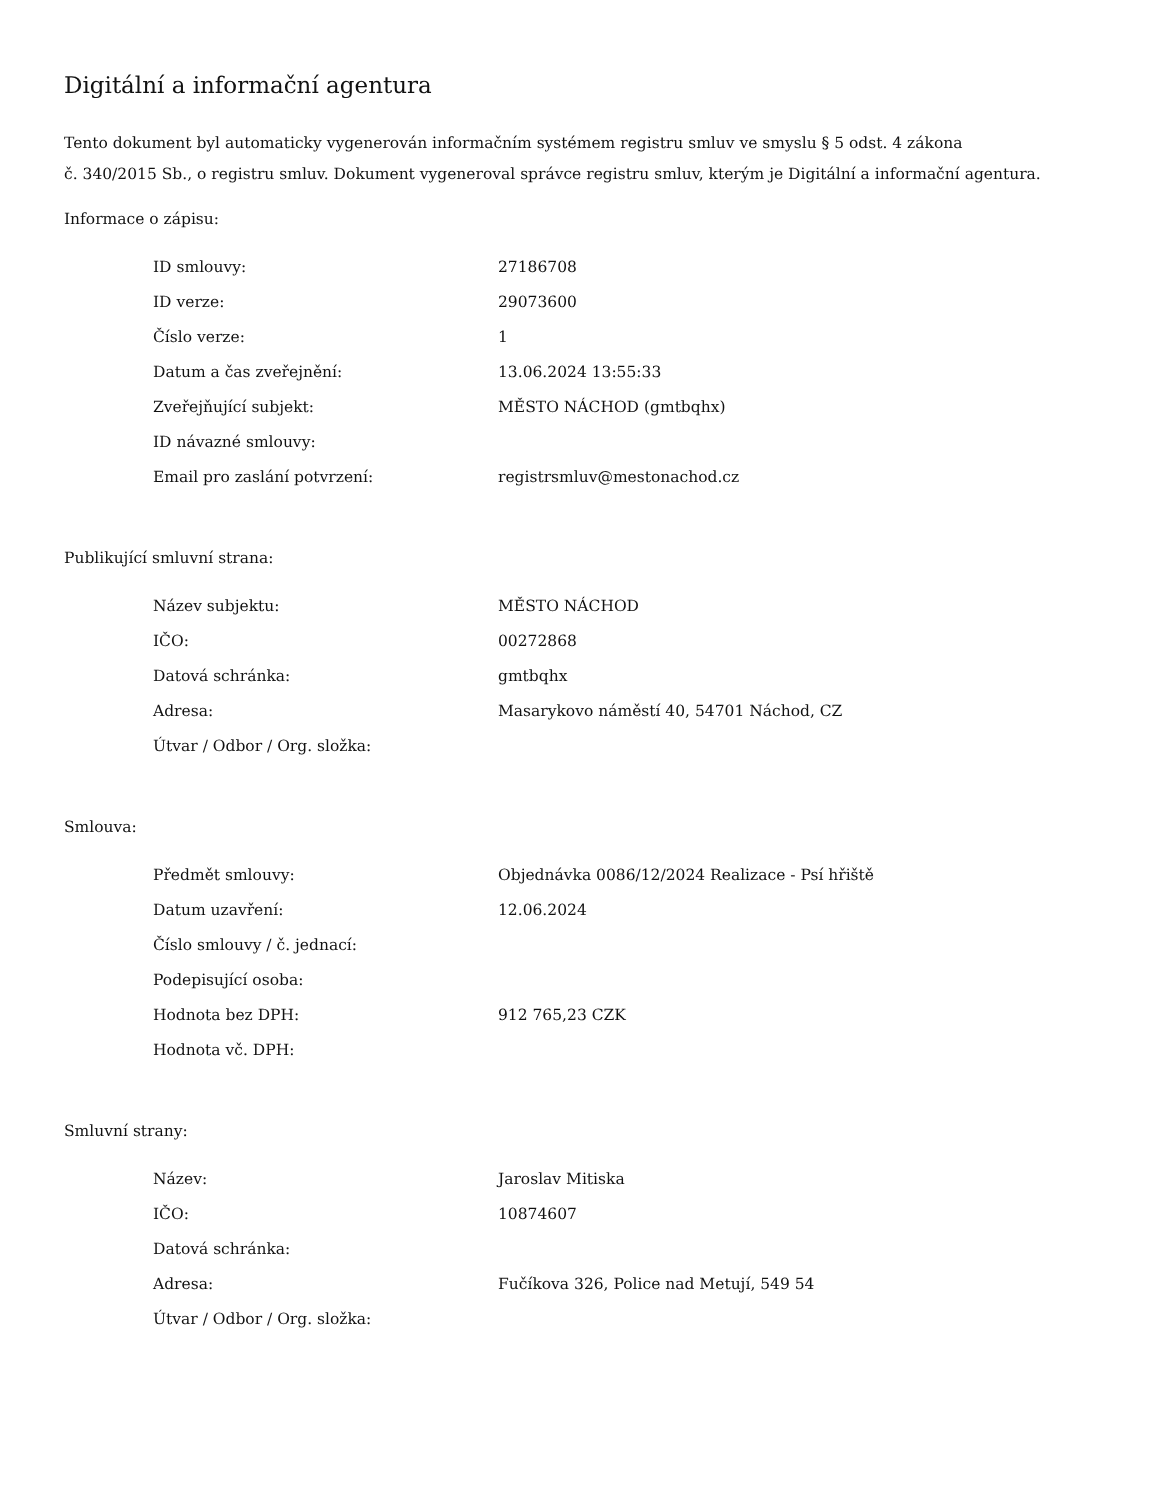Digitální a informační agentura
Tento dokument byl automaticky vygenerován informačním systémem registru smluv ve smyslu § 5 odst. 4 zákona
č. 340/2015 Sb., o registru smluv. Dokument vygeneroval správce registru smluv, kterým je Digitální a informační agentura.
Informace o zápisu:
| ID smlouvy: | 27186708 |
| ID verze: | 29073600 |
| Číslo verze: | 1 |
| Datum a čas zveřejnění: | 13.06.2024 13:55:33 |
| Zveřejňující subjekt: | MĚSTO NÁCHOD (gmtbqhx) |
| ID návazné smlouvy: | |
| Email pro zaslání potvrzení: | registrsmluv@mestonachod.cz |
Publikující smluvní strana:
| Název subjektu: | MĚSTO NÁCHOD |
| IČO: | 00272868 |
| Datová schránka: | gmtbqhx |
| Adresa: | Masarykovo náměstí 40, 54701 Náchod, CZ |
| Útvar / Odbor / Org. složka: | |
Smlouva:
| Předmět smlouvy: | Objednávka 0086/12/2024 Realizace - Psí hřiště |
| Datum uzavření: | 12.06.2024 |
| Číslo smlouvy / č. jednací: | |
| Podepisující osoba: | |
| Hodnota bez DPH: | 912 765,23 CZK |
| Hodnota vč. DPH: | |
Smluvní strany:
| Název: | Jaroslav Mitiska |
| IČO: | 10874607 |
| Datová schránka: | |
| Adresa: | Fučíkova 326, Police nad Metují, 549 54 |
| Útvar / Odbor / Org. složka: | |